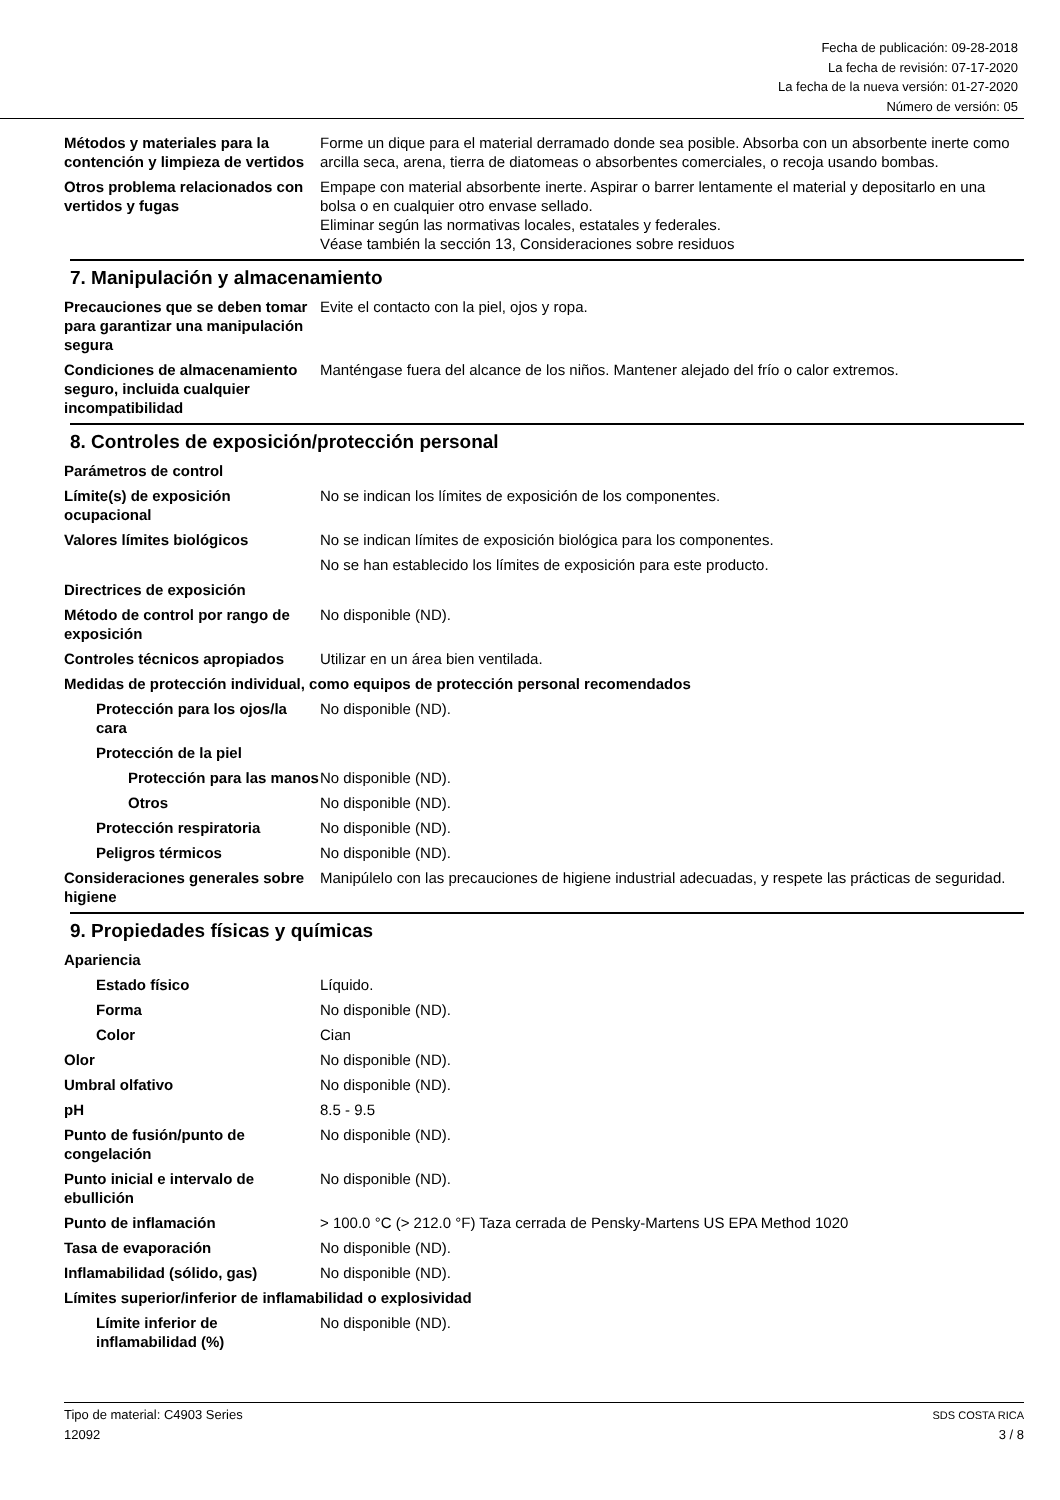Fecha de publicación: 09-28-2018
La fecha de revisión: 07-17-2020
La fecha de la nueva versión: 01-27-2020
Número de versión: 05
Métodos y materiales para la contención y limpieza de vertidos
Forme un dique para el material derramado donde sea posible. Absorba con un absorbente inerte como arcilla seca, arena, tierra de diatomeas o absorbentes comerciales, o recoja usando bombas.
Otros problema relacionados con vertidos y fugas
Empape con material absorbente inerte. Aspirar o barrer lentamente el material y depositarlo en una bolsa o en cualquier otro envase sellado.
Eliminar según las normativas locales, estatales y federales.
Véase también la sección 13, Consideraciones sobre residuos
7. Manipulación y almacenamiento
Precauciones que se deben tomar para garantizar una manipulación segura
Evite el contacto con la piel, ojos y ropa.
Condiciones de almacenamiento seguro, incluida cualquier incompatibilidad
Manténgase fuera del alcance de los niños. Mantener alejado del frío o calor extremos.
8. Controles de exposición/protección personal
Parámetros de control
Límite(s) de exposición ocupacional
No se indican los límites de exposición de los componentes.
Valores límites biológicos No se indican límites de exposición biológica para los componentes.
No se han establecido los límites de exposición para este producto.
Directrices de exposición
Método de control por rango de exposición
No disponible (ND).
Controles técnicos apropiados
Utilizar en un área bien ventilada.
Medidas de protección individual, como equipos de protección personal recomendados
Protección para los ojos/la cara
No disponible (ND).
Protección de la piel
Protección para las manos
No disponible (ND).
Otros No disponible (ND).
Protección respiratoria No disponible (ND).
Peligros térmicos No disponible (ND).
Consideraciones generales sobre higiene
Manipúlelo con las precauciones de higiene industrial adecuadas, y respete las prácticas de seguridad.
9. Propiedades físicas y químicas
Apariencia
Estado físico Líquido.
Forma No disponible (ND).
Color Cian
Olor No disponible (ND).
Umbral olfativo No disponible (ND).
pH 8.5 - 9.5
Punto de fusión/punto de congelación
No disponible (ND).
Punto inicial e intervalo de ebullición
No disponible (ND).
Punto de inflamación > 100.0 °C (> 212.0 °F) Taza cerrada de Pensky-Martens US EPA Method 1020
Tasa de evaporación No disponible (ND).
Inflamabilidad (sólido, gas) No disponible (ND).
Límites superior/inferior de inflamabilidad o explosividad
Límite inferior de inflamabilidad (%)
No disponible (ND).
Tipo de material: C4903 Series
12092
SDS COSTA RICA
3 / 8